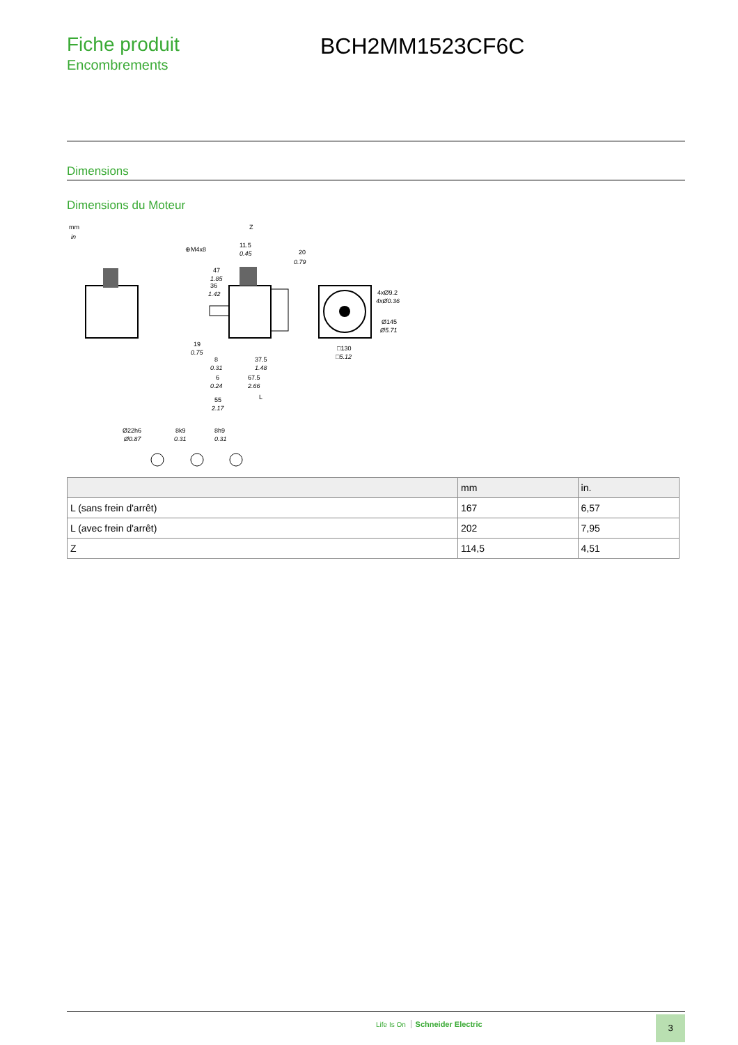Fiche produit
Encombrements
BCH2MM1523CF6C
Dimensions
Dimensions du Moteur
mm
in
Z
11.5
0.45
⊕M4x8
20
0.79
47
1.85
36
1.42
4xØ9.2
4xØ0.36
Ø145
Ø5.71
□130
□5.12
19
0.75
8
0.31
37.5
1.48
6
0.24
67.5
2.66
L
55
2.17
Ø22h6
Ø0.87
8k9
0.31
8h9
0.31
| | mm | in. |
| --- | --- | --- |
| L (sans frein d'arrêt) | 167 | 6,57 |
| L (avec frein d'arrêt) | 202 | 7,95 |
| Z | 114,5 | 4,51 |
Life Is On Schneider Electric 3